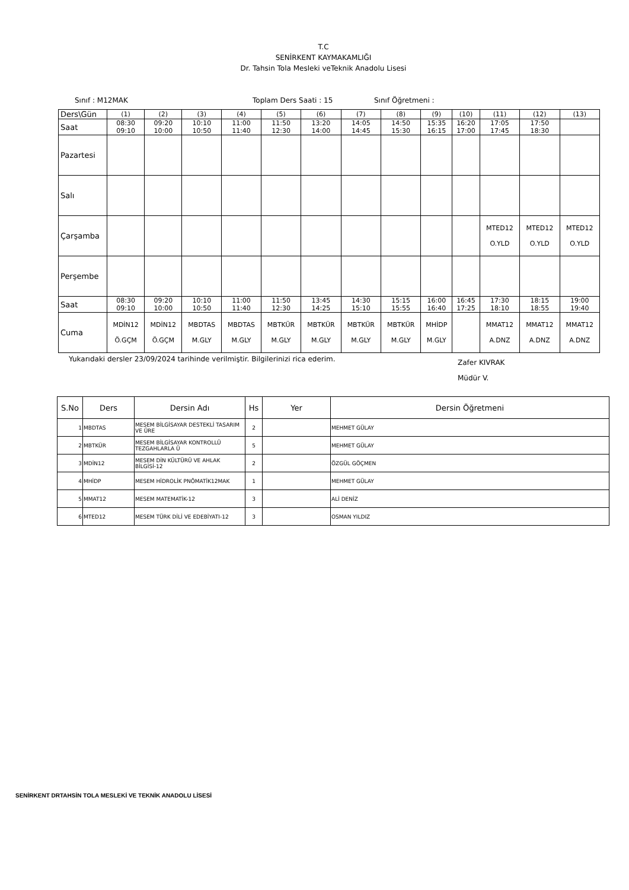T.C
SENİRKENT KAYMAKAMLIĞI
Dr. Tahsin Tola Mesleki veTeknik Anadolu Lisesi
Sınıf : M12MAK Toplam Ders Saati : 15 Sınıf Öğretmeni :
| Ders\Gün | (1) | (2) | (3) | (4) | (5) | (6) | (7) | (8) | (9) | (10) | (11) | (12) | (13) |
| Saat | 08:30 09:10 | 09:20 10:00 | 10:10 10:50 | 11:00 11:40 | 11:50 12:30 | 13:20 14:00 | 14:05 14:45 | 14:50 15:30 | 15:35 16:15 | 16:20 17:00 | 17:05 17:45 | 17:50 18:30 | |
| Pazartesi | | | | | | | | | | | | | |
| Salı | | | | | | | | | | | | | |
| Çarşamba | | | | | | | | | | | MTED12 O.YLD | MTED12 O.YLD | MTED12 O.YLD |
| Perşembe | | | | | | | | | | | | | |
| Saat | 08:30 09:10 | 09:20 10:00 | 10:10 10:50 | 11:00 11:40 | 11:50 12:30 | 13:45 14:25 | 14:30 15:10 | 15:15 15:55 | 16:00 16:40 | 16:45 17:25 | 17:30 18:10 | 18:15 18:55 | 19:00 19:40 |
| Cuma | MDİN12 Ö.GÇM | MDİN12 Ö.GÇM | MBDTAS M.GLY | MBDTAS M.GLY | MBTKÜR M.GLY | MBTKÜR M.GLY | MBTKÜR M.GLY | MBTKÜR M.GLY | MHİDP M.GLY | | MMAT12 A.DNZ | MMAT12 A.DNZ | MMAT12 A.DNZ |
Yukarıdaki dersler 23/09/2024 tarihinde verilmiştir. Bilgilerinizi rica ederim. Zafer KIVRAK
Müdür V.
| S.No | Ders | Dersin Adı | Hs | Yer | Dersin Öğretmeni |
| --- | --- | --- | --- | --- | --- |
| 1 | MBDTAS | MESEM BİLGİSAYAR DESTEKLİ TASARIM VE ÜRE | 2 | | MEHMET GÜLAY |
| 2 | MBTKÜR | MESEM BİLGİSAYAR KONTROLLÜ TEZGAHLARLA Ü | 5 | | MEHMET GÜLAY |
| 3 | MDİN12 | MESEM DİN KÜLTÜRÜ VE AHLAK BİLGİSİ-12 | 2 | | ÖZGÜL GÖÇMEN |
| 4 | MHİDP | MESEM HİDROLİK PNÖMATİK12MAK | 1 | | MEHMET GÜLAY |
| 5 | MMAT12 | MESEM MATEMATİK-12 | 3 | | ALİ DENİZ |
| 6 | MTED12 | MESEM TÜRK DİLİ VE EDEBİYATI-12 | 3 | | OSMAN YILDIZ |
SENİRKENT DRTAHSİN TOLA MESLEKİ VE TEKNİK ANADOLU LİSESİ